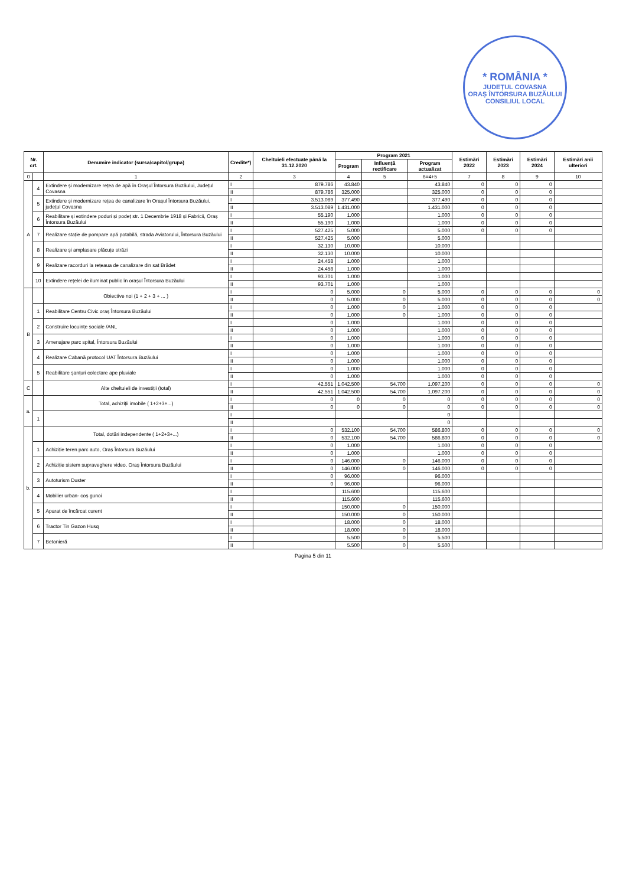* ROMÂNIA *
JUDEȚUL COVASNA
ORAȘ ÎNTORSURA BUZĂULUI
CONSILIUL LOCAL
| Nr. crt. | | Denumire indicator (sursa/capitol/grupa) | Credite*) | Cheltuieli efectuate până la 31.12.2020 | Program 2021 | | | Estimări 2022 | Estimări 2023 | Estimări 2024 | Estimări anii ulteriori |
| --- | --- | --- | --- | --- | --- | --- | --- | --- | --- | --- | --- |
| | | | | | Program | Influență rectificare | Program actualizat | | | | |
| 0 | | 1 | 2 | 3 | 4 | 5 | 6=4+5 | 7 | 8 | 9 | 10 |
| A | 4 | Extindere și modernizare rețea de apă în Orașul Întorsura Buzăului, Județul Covasna | I | 879.786 | 43.840 | | 43.840 | 0 | 0 | 0 | |
| | | | II | 879.786 | 325.000 | | 325.000 | 0 | 0 | 0 | |
| | 5 | Extindere și modernizare rețea de canalizare în Orașul Întorsura Buzăului, județul Covasna | I | 3.513.089 | 377.490 | | 377.490 | 0 | 0 | 0 | |
| | | | II | 3.513.089 | 1.431.000 | | 1.431.000 | 0 | 0 | 0 | |
| | 6 | Reabilitare și extindere poduri și podeț str. 1 Decembrie 1918 și Fabricii, Oraș Întorsura Buzăului | I | 55.190 | 1.000 | | 1.000 | 0 | 0 | 0 | |
| | | | II | 55.190 | 1.000 | | 1.000 | 0 | 0 | 0 | |
| | 7 | Realizare stație de pompare apă potabilă, strada Aviatorului, Întorsura Buzăului | I | 527.425 | 5.000 | | 5.000 | 0 | 0 | 0 | |
| | | | II | 527.425 | 5.000 | | 5.000 | | | | |
| | 8 | Realizare și amplasare plăcuțe străzi | I | 32.130 | 10.000 | | 10.000 | | | | |
| | | | II | 32.130 | 10.000 | | 10.000 | | | | |
| | 9 | Realizare racorduri la rețeaua de canalizare din sat Brădet | I | 24.458 | 1.000 | | 1.000 | | | | |
| | | | II | 24.458 | 1.000 | | 1.000 | | | | |
| | 10 | Extindere rețelei de iluminat public în orașul Întorsura Buzăului | I | 93.701 | 1.000 | | 1.000 | | | | |
| | | | II | 93.701 | 1.000 | | 1.000 | | | | |
| B | | Obiective noi (1 + 2 + 3 + ... ) | I | 0 | 5.000 | 0 | 5.000 | 0 | 0 | 0 | 0 |
| | | | II | 0 | 5.000 | 0 | 5.000 | 0 | 0 | 0 | 0 |
| | 1 | Reabilitare Centru Civic oraș Întorsura Buzăului | I | 0 | 1.000 | 0 | 1.000 | 0 | 0 | 0 | |
| | | | II | 0 | 1.000 | 0 | 1.000 | 0 | 0 | 0 | |
| | 2 | Construire locuințe sociale /ANL | I | 0 | 1.000 | | 1.000 | 0 | 0 | 0 | |
| | | | II | 0 | 1.000 | | 1.000 | 0 | 0 | 0 | |
| | 3 | Amenajare parc spital, Întorsura Buzăului | I | 0 | 1.000 | | 1.000 | 0 | 0 | 0 | |
| | | | II | 0 | 1.000 | | 1.000 | 0 | 0 | 0 | |
| | 4 | Realizare Cabană protocol UAT Întorsura Buzăului | I | 0 | 1.000 | | 1.000 | 0 | 0 | 0 | |
| | | | II | 0 | 1.000 | | 1.000 | 0 | 0 | 0 | |
| | 5 | Reabilitare șanțuri colectare ape pluviale | I | 0 | 1.000 | | 1.000 | 0 | 0 | 0 | |
| | | | II | 0 | 1.000 | | 1.000 | 0 | 0 | 0 | |
| C | | Alte cheltuieli de investiții (total) | I | 42.551 | 1.042.500 | 54.700 | 1.097.200 | 0 | 0 | 0 | 0 |
| | | | II | 42.551 | 1.042.500 | 54.700 | 1.097.200 | 0 | 0 | 0 | 0 |
| a. | | Total, achiziții imobile ( 1+2+3+...) | I | 0 | 0 | 0 | 0 | 0 | 0 | 0 | 0 |
| | | | II | 0 | 0 | 0 | 0 | 0 | 0 | 0 | 0 |
| | 1 | | I | | | | 0 | | | | |
| | | | II | | | | 0 | | | | |
| b. | | Total, dotări independente ( 1+2+3+...) | I | 0 | 532.100 | 54.700 | 586.800 | 0 | 0 | 0 | 0 |
| | | | II | 0 | 532.100 | 54.700 | 586.800 | 0 | 0 | 0 | 0 |
| | 1 | Achiziție teren parc auto, Oraș Întorsura Buzăului | I | 0 | 1.000 | | 1.000 | 0 | 0 | 0 | |
| | | | II | 0 | 1.000 | | 1.000 | 0 | 0 | 0 | |
| | 2 | Achiziție sistem supraveghere video, Oraș Întorsura Buzăului | I | 0 | 146.000 | 0 | 146.000 | 0 | 0 | 0 | |
| | | | II | 0 | 146.000 | 0 | 146.000 | 0 | 0 | 0 | |
| | 3 | Autoturism Duster | I | 0 | 96.000 | | 96.000 | | | | |
| | | | II | 0 | 96.000 | | 96.000 | | | | |
| | 4 | Mobilier urban- coș gunoi | I | | 115.600 | | 115.600 | | | | |
| | | | II | | 115.600 | | 115.600 | | | | |
| | 5 | Aparat de încărcat curent | I | | 150.000 | 0 | 150.000 | | | | |
| | | | II | | 150.000 | 0 | 150.000 | | | | |
| | 6 | Tractor Tin Gazon Husq | I | | 18.000 | 0 | 18.000 | | | | |
| | | | II | | 18.000 | 0 | 18.000 | | | | |
| | 7 | Betonieră | I | | 5.500 | 0 | 5.500 | | | | |
| | | | II | | 5.500 | 0 | 5.500 | | | | |
Pagina 5 din 11